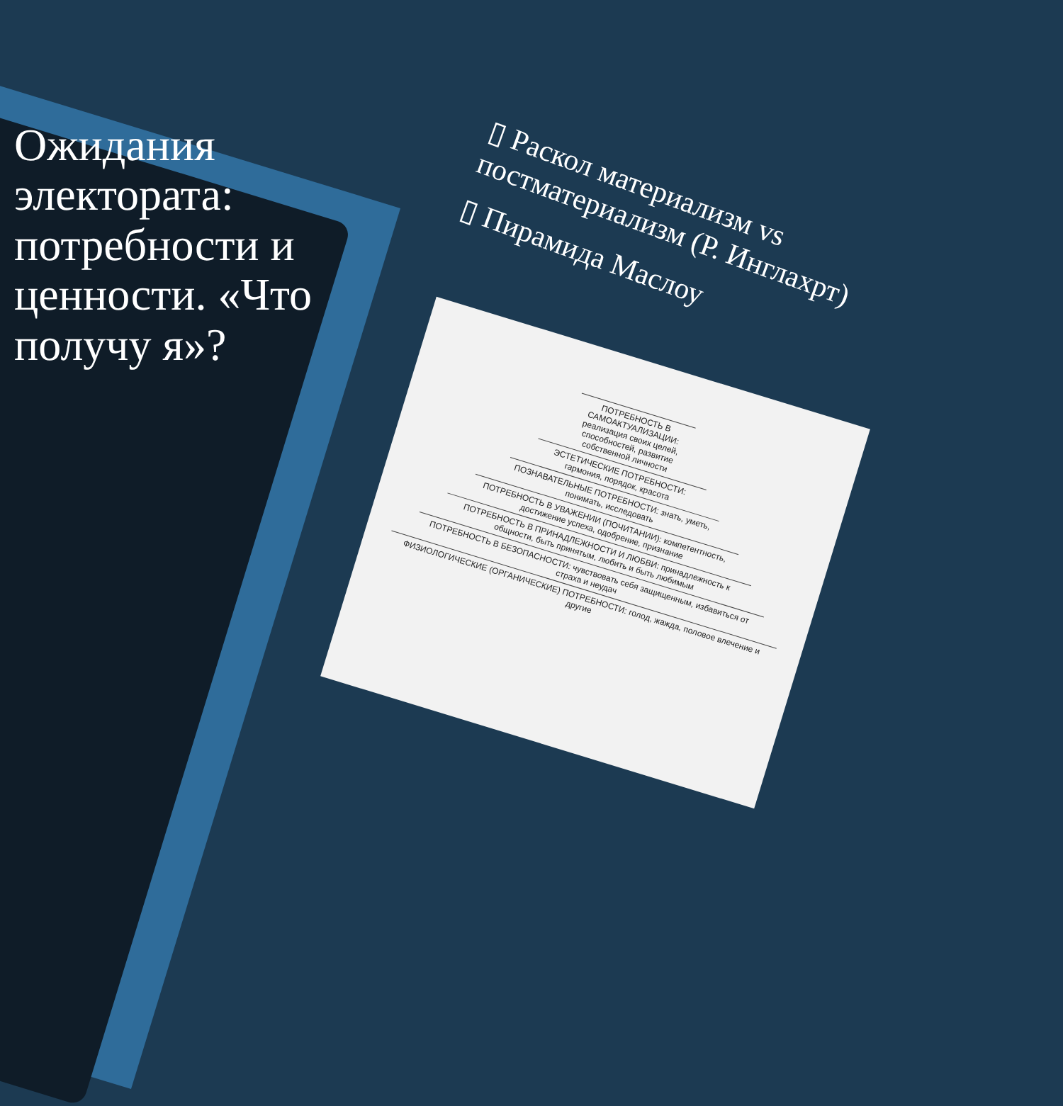Ожидания электората: потребности и ценности. «Что получу я»?
▯ Раскол материализм vs постматериализм (Р. Инглахрт)
▯ Пирамида Маслоу
ПОТРЕБНОСТЬ В САМОАКТУАЛИЗАЦИИ: реализация своих целей, способностей, развитие собственной личности
ЭСТЕТИЧЕСКИЕ ПОТРЕБНОСТИ: гармония, порядок, красота
ПОЗНАВАТЕЛЬНЫЕ ПОТРЕБНОСТИ: знать, уметь, понимать, исследовать
ПОТРЕБНОСТЬ В УВАЖЕНИИ (ПОЧИТАНИИ): компетентность, достижение успеха, одобрение, признание
ПОТРЕБНОСТЬ В ПРИНАДЛЕЖНОСТИ И ЛЮБВИ: принадлежность к общности, быть принятым, любить и быть любимым
ПОТРЕБНОСТЬ В БЕЗОПАСНОСТИ: чувствовать себя защищенным, избавиться от страха и неудач
ФИЗИОЛОГИЧЕСКИЕ (ОРГАНИЧЕСКИЕ) ПОТРЕБНОСТИ: голод, жажда, половое влечение и другие